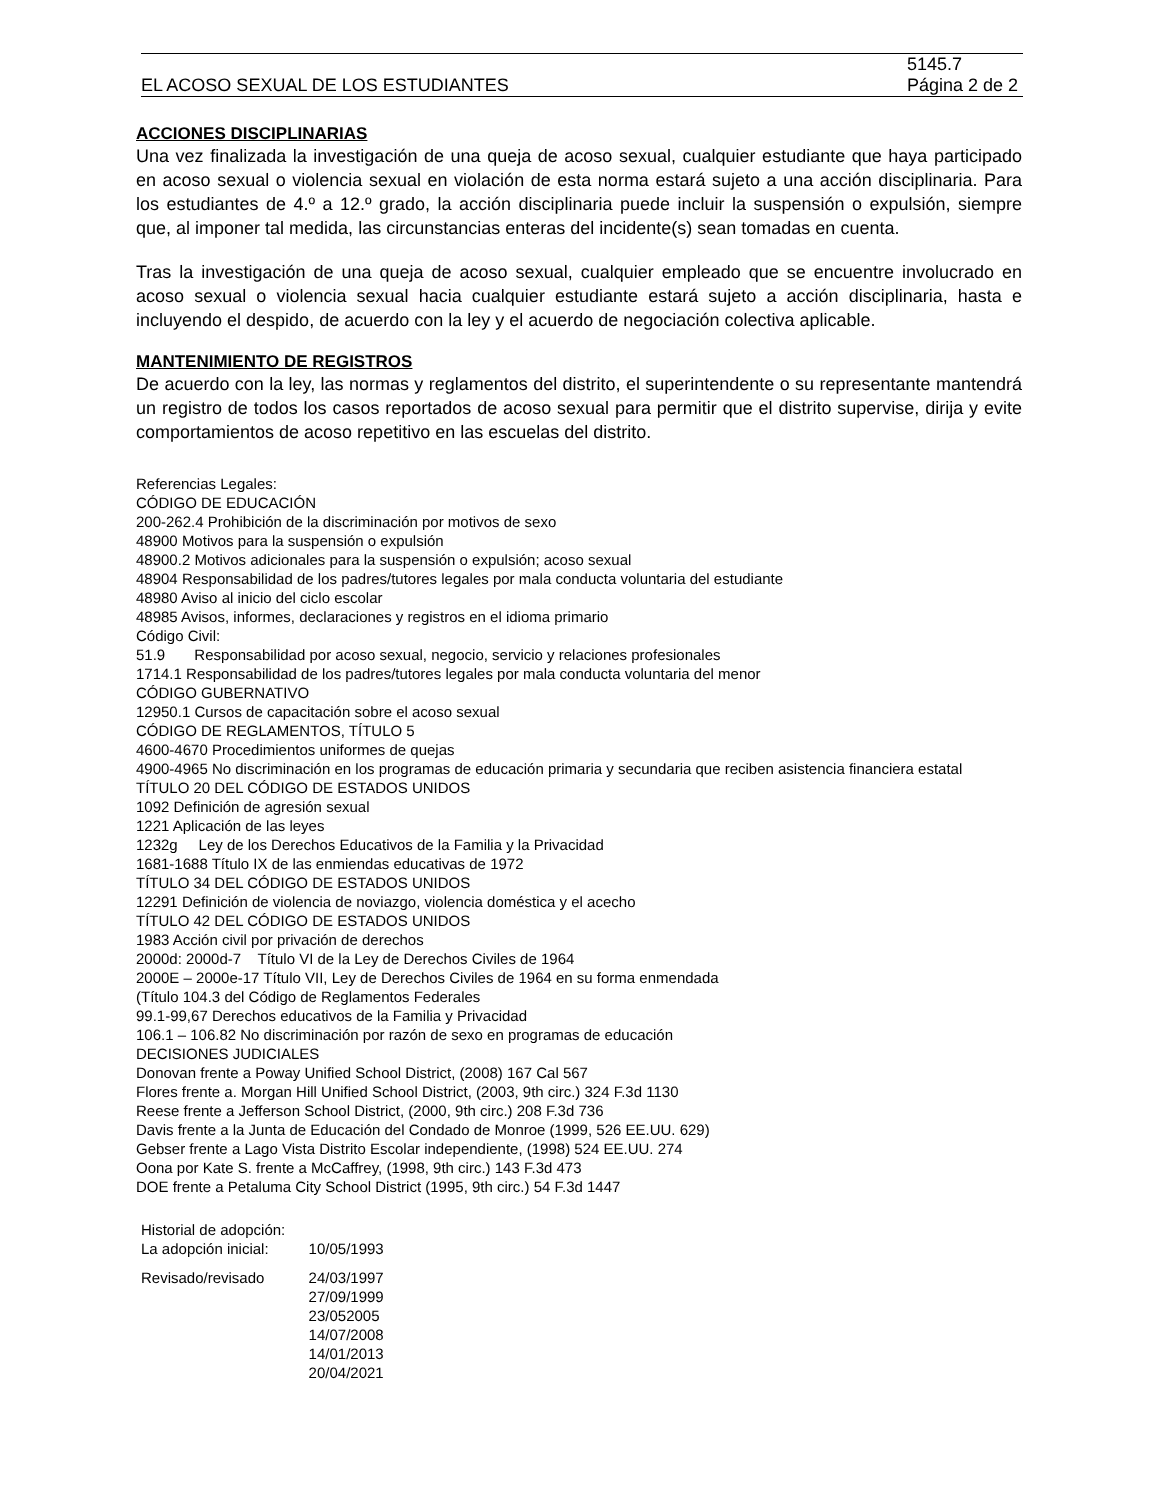EL ACOSO SEXUAL DE LOS ESTUDIANTES 5145.7
Página 2 de 2
ACCIONES DISCIPLINARIAS
Una vez finalizada la investigación de una queja de acoso sexual, cualquier estudiante que haya participado en acoso sexual o violencia sexual en violación de esta norma estará sujeto a una acción disciplinaria. Para los estudiantes de 4.º a 12.º grado, la acción disciplinaria puede incluir la suspensión o expulsión, siempre que, al imponer tal medida, las circunstancias enteras del incidente(s) sean tomadas en cuenta.
Tras la investigación de una queja de acoso sexual, cualquier empleado que se encuentre involucrado en acoso sexual o violencia sexual hacia cualquier estudiante estará sujeto a acción disciplinaria, hasta e incluyendo el despido, de acuerdo con la ley y el acuerdo de negociación colectiva aplicable.
MANTENIMIENTO DE REGISTROS
De acuerdo con la ley, las normas y reglamentos del distrito, el superintendente o su representante mantendrá un registro de todos los casos reportados de acoso sexual para permitir que el distrito supervise, dirija y evite comportamientos de acoso repetitivo en las escuelas del distrito.
Referencias Legales:
CÓDIGO DE EDUCACIÓN
200-262.4 Prohibición de la discriminación por motivos de sexo
48900 Motivos para la suspensión o expulsión
48900.2 Motivos adicionales para la suspensión o expulsión; acoso sexual
48904 Responsabilidad de los padres/tutores legales por mala conducta voluntaria del estudiante
48980 Aviso al inicio del ciclo escolar
48985 Avisos, informes, declaraciones y registros en el idioma primario
Código Civil:
51.9 Responsabilidad por acoso sexual, negocio, servicio y relaciones profesionales
1714.1 Responsabilidad de los padres/tutores legales por mala conducta voluntaria del menor
CÓDIGO GUBERNATIVO
12950.1 Cursos de capacitación sobre el acoso sexual
CÓDIGO DE REGLAMENTOS, TÍTULO 5
4600-4670 Procedimientos uniformes de quejas
4900-4965 No discriminación en los programas de educación primaria y secundaria que reciben asistencia financiera estatal
TÍTULO 20 DEL CÓDIGO DE ESTADOS UNIDOS
1092 Definición de agresión sexual
1221 Aplicación de las leyes
1232g Ley de los Derechos Educativos de la Familia y la Privacidad
1681-1688 Título IX de las enmiendas educativas de 1972
TÍTULO 34 DEL CÓDIGO DE ESTADOS UNIDOS
12291 Definición de violencia de noviazgo, violencia doméstica y el acecho
TÍTULO 42 DEL CÓDIGO DE ESTADOS UNIDOS
1983 Acción civil por privación de derechos
2000d: 2000d-7 Título VI de la Ley de Derechos Civiles de 1964
2000E – 2000e-17 Título VII, Ley de Derechos Civiles de 1964 en su forma enmendada
(Título 104.3 del Código de Reglamentos Federales
99.1-99,67 Derechos educativos de la Familia y Privacidad
106.1 – 106.82 No discriminación por razón de sexo en programas de educación
DECISIONES JUDICIALES
Donovan frente a Poway Unified School District, (2008) 167 Cal 567
Flores frente a. Morgan Hill Unified School District, (2003, 9th circ.) 324 F.3d 1130
Reese frente a Jefferson School District, (2000, 9th circ.) 208 F.3d 736
Davis frente a la Junta de Educación del Condado de Monroe (1999, 526 EE.UU. 629)
Gebser frente a Lago Vista Distrito Escolar independiente, (1998) 524 EE.UU. 274
Oona por Kate S. frente a McCaffrey, (1998, 9th circ.) 143 F.3d 473
DOE frente a Petaluma City School District (1995, 9th circ.) 54 F.3d 1447
| Historial de adopción: | |
| La adopción inicial: | 10/05/1993 |
| Revisado/revisado | 24/03/1997 27/09/1999 23/052005 14/07/2008 14/01/2013 20/04/2021 |